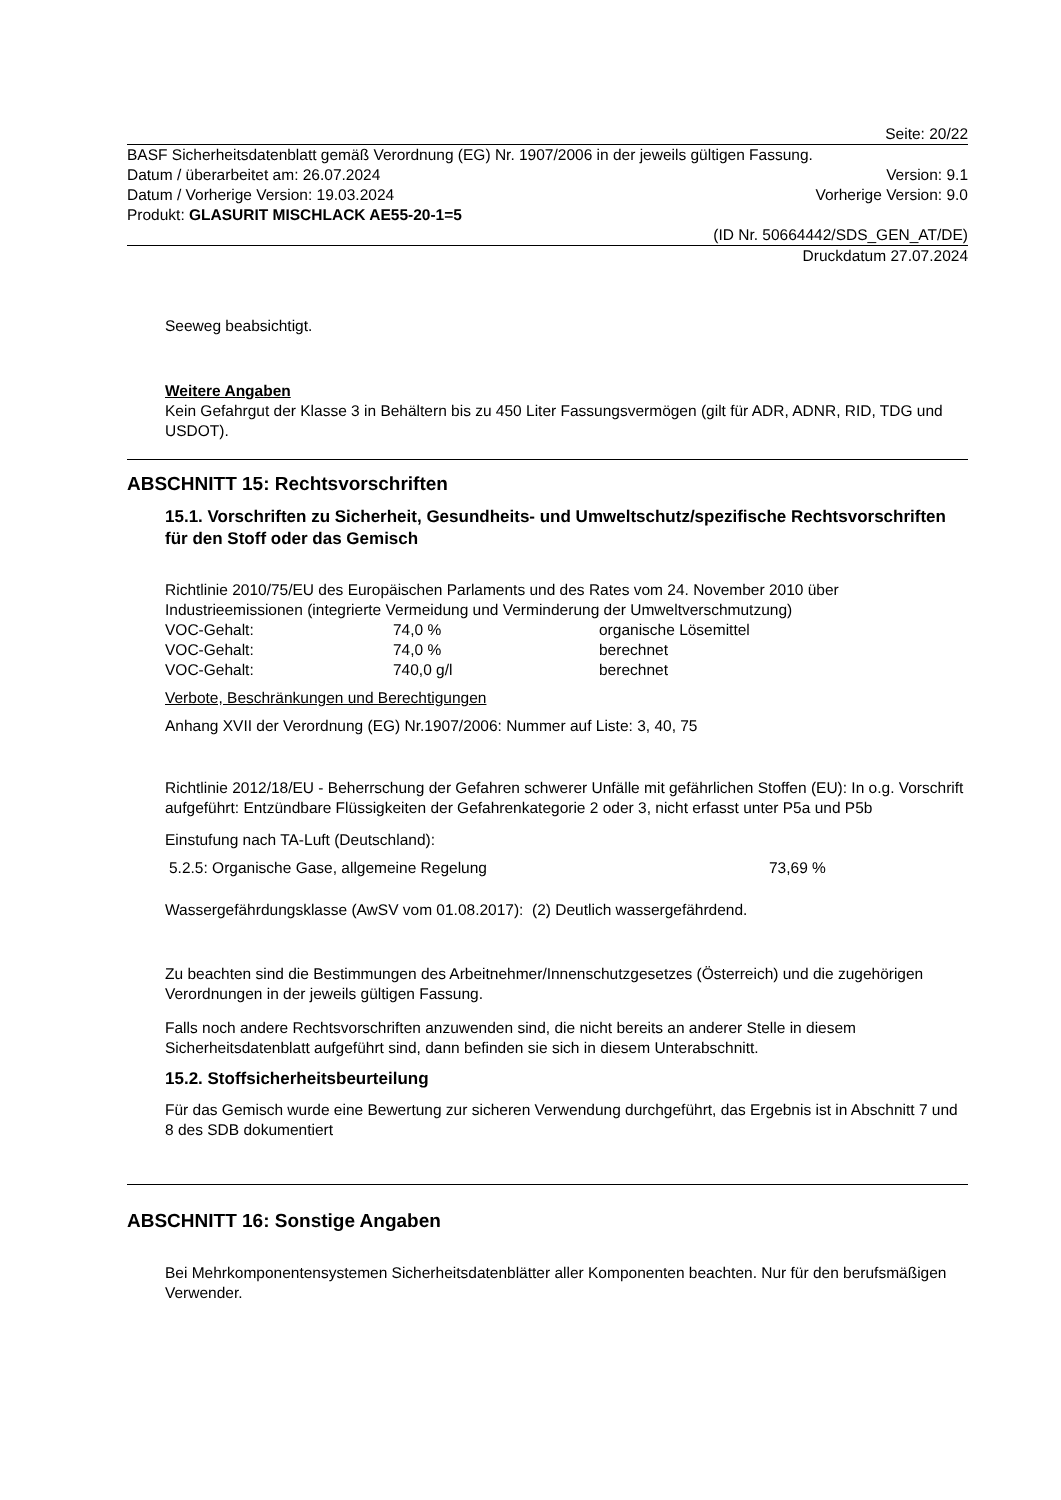Seite: 20/22
BASF Sicherheitsdatenblatt gemäß Verordnung (EG) Nr. 1907/2006 in der jeweils gültigen Fassung.
Datum / überarbeitet am: 26.07.2024 Version: 9.1
Datum / Vorherige Version: 19.03.2024 Vorherige Version: 9.0
Produkt: GLASURIT MISCHLACK AE55-20-1=5
(ID Nr. 50664442/SDS_GEN_AT/DE)
Druckdatum 27.07.2024
Seeweg beabsichtigt.
Weitere Angaben
Kein Gefahrgut der Klasse 3 in Behältern bis zu 450 Liter Fassungsvermögen (gilt für ADR, ADNR, RID, TDG und USDOT).
ABSCHNITT 15: Rechtsvorschriften
15.1. Vorschriften zu Sicherheit, Gesundheits- und Umweltschutz/spezifische Rechtsvorschriften für den Stoff oder das Gemisch
Richtlinie 2010/75/EU des Europäischen Parlaments und des Rates vom 24. November 2010 über Industrieemissionen (integrierte Vermeidung und Verminderung der Umweltverschmutzung)
| VOC-Gehalt: | 74,0 % | organische Lösemittel |
| VOC-Gehalt: | 74,0 % | berechnet |
| VOC-Gehalt: | 740,0 g/l | berechnet |
Verbote, Beschränkungen und Berechtigungen
Anhang XVII der Verordnung (EG) Nr.1907/2006: Nummer auf Liste: 3, 40, 75
Richtlinie 2012/18/EU - Beherrschung der Gefahren schwerer Unfälle mit gefährlichen Stoffen (EU): In o.g. Vorschrift aufgeführt: Entzündbare Flüssigkeiten der Gefahrenkategorie 2 oder 3, nicht erfasst unter P5a und P5b
Einstufung nach TA-Luft (Deutschland):
| 5.2.5: Organische Gase, allgemeine Regelung | 73,69 % |
Wassergefährdungsklasse (AwSV vom 01.08.2017): (2) Deutlich wassergefährdend.
Zu beachten sind die Bestimmungen des Arbeitnehmer/Innenschutzgesetzes (Österreich) und die zugehörigen Verordnungen in der jeweils gültigen Fassung.
Falls noch andere Rechtsvorschriften anzuwenden sind, die nicht bereits an anderer Stelle in diesem Sicherheitsdatenblatt aufgeführt sind, dann befinden sie sich in diesem Unterabschnitt.
15.2. Stoffsicherheitsbeurteilung
Für das Gemisch wurde eine Bewertung zur sicheren Verwendung durchgeführt, das Ergebnis ist in Abschnitt 7 und 8 des SDB dokumentiert
ABSCHNITT 16: Sonstige Angaben
Bei Mehrkomponentensystemen Sicherheitsdatenblätter aller Komponenten beachten. Nur für den berufsmäßigen Verwender.